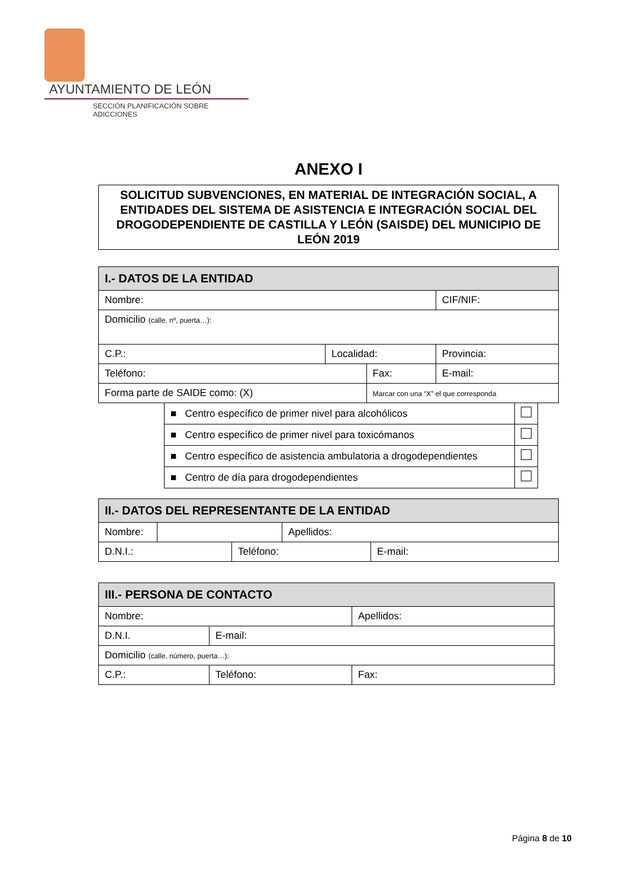AYUNTAMIENTO DE LEÓN
SECCIÓN PLANIFICACIÓN SOBRE ADICCIONES
ANEXO I
SOLICITUD SUBVENCIONES, EN MATERIAL DE INTEGRACIÓN SOCIAL, A ENTIDADES DEL SISTEMA DE ASISTENCIA E INTEGRACIÓN SOCIAL DEL DROGODEPENDIENTE DE CASTILLA Y LEÓN (SAISDE) DEL MUNICIPIO DE LEÓN 2019
| I.- DATOS DE LA ENTIDAD | | | | | |
| --- | --- | --- | --- | --- | --- |
| Nombre: | | | | | CIF/NIF: |
| Domicilio (calle, nº, puerta…): | | | | | |
| C.P.: | Localidad: | | Provincia: | | |
| Teléfono: | | Fax: | | E-mail: | |
| Forma parte de SAIDE como: (X) | | Marcar con una “X” el que corresponda | | | |
| ■ Centro específico de primer nivel para alcohólicos | |
| ■ Centro específico de primer nivel para toxicómanos | |
| ■ Centro específico de asistencia ambulatoria a drogodependientes | |
| ■ Centro de día para drogodependientes | |
| II.- DATOS DEL REPRESENTANTE DE LA ENTIDAD | | |
| --- | --- | --- |
| Nombre: | | Apellidos: |
| D.N.I.: | Teléfono: | E-mail: |
| III.- PERSONA DE CONTACTO | | |
| --- | --- | --- |
| Nombre: | | Apellidos: |
| D.N.I. | E-mail: | |
| Domicilio (calle, número, puerta…): | | |
| C.P.: | Teléfono: | Fax: |
Página 8 de 10